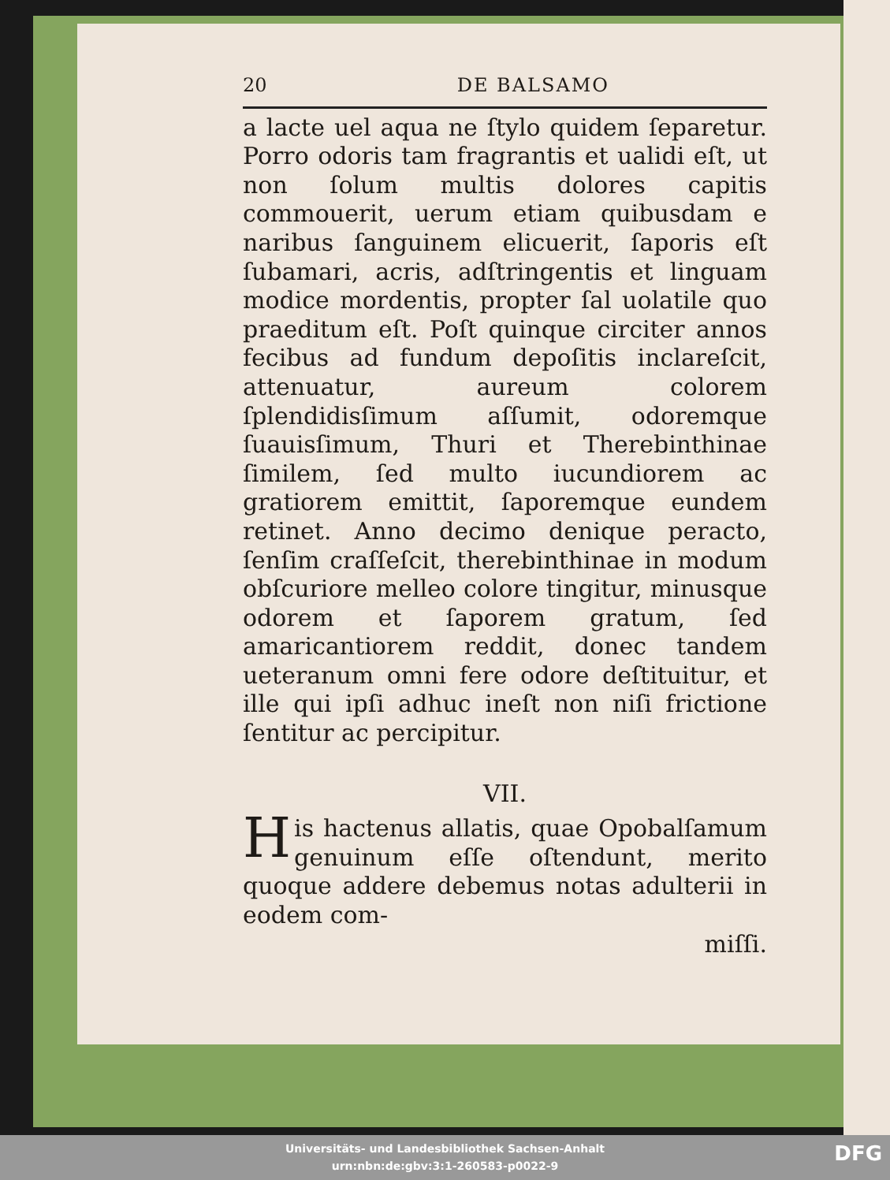20 DE BALSAMO
a lacte uel aqua ne ſtylo quidem ſeparetur. Porro odoris tam fragrantis et ualidi eſt, ut non ſolum multis dolores capitis commouerit, uerum etiam quibusdam e naribus ſanguinem elicuerit, ſaporis eſt ſubamari, acris, adſtringentis et linguam modice mordentis, propter ſal uolatile quo praeditum eſt. Poſt quinque circiter annos fecibus ad fundum depoſitis inclareſcit, attenuatur, aureum colorem ſplendidisſimum aſſumit, odoremque ſuauisſimum, Thuri et Therebinthinae ſimilem, ſed multo iucundiorem ac gratiorem emittit, ſaporemque eundem retinet. Anno decimo denique peracto, ſenſim craſſeſcit, therebinthinae in modum obſcuriore melleo colore tingitur, minusque odorem et ſaporem gratum, ſed amaricantiorem reddit, donec tandem ueteranum omni fere odore deſtituitur, et ille qui ipſi adhuc ineſt non niſi frictione ſentitur ac percipitur.
VII.
His hactenus allatis, quae Opobalſamum genuinum eſſe oſtendunt, merito quoque addere debemus notas adulterii in eodem com-
miſſi.
Universitäts- und Landesbibliothek Sachsen-Anhalt
urn:nbn:de:gbv:3:1-260583-p0022-9
DFG